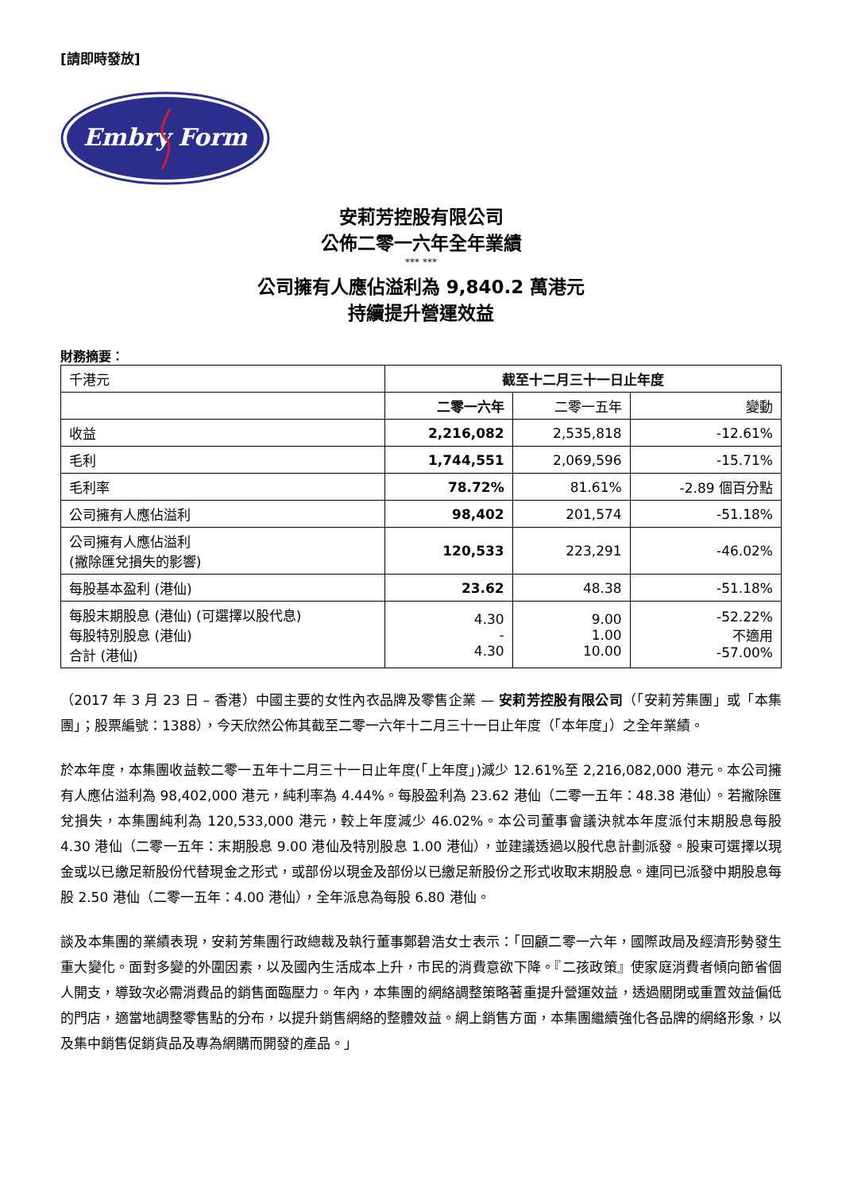[請即時發放]
Embry Form
安莉芳控股有限公司
公佈二零一六年全年業績
*** ***
公司擁有人應佔溢利為 9,840.2 萬港元
持續提升營運效益
財務摘要：
| 千港元 | 截至十二月三十一日止年度 | | |
| | 二零一六年 | 二零一五年 | 變動 |
| 收益 | 2,216,082 | 2,535,818 | -12.61% |
| 毛利 | 1,744,551 | 2,069,596 | -15.71% |
| 毛利率 | 78.72% | 81.61% | -2.89 個百分點 |
| 公司擁有人應佔溢利 | 98,402 | 201,574 | -51.18% |
| 公司擁有人應佔溢利 (撇除匯兌損失的影響) | 120,533 | 223,291 | -46.02% |
| 每股基本盈利 (港仙) | 23.62 | 48.38 | -51.18% |
| 每股末期股息 (港仙) (可選擇以股代息) 每股特別股息 (港仙) 合計 (港仙) | 4.30 - 4.30 | 9.00 1.00 10.00 | -52.22% 不適用 -57.00% |
（2017 年 3 月 23 日 – 香港）中國主要的女性內衣品牌及零售企業 — 安莉芳控股有限公司（「安莉芳集團」或「本集團」；股票編號：1388），今天欣然公佈其截至二零一六年十二月三十一日止年度（「本年度」）之全年業績。
於本年度，本集團收益較二零一五年十二月三十一日止年度(「上年度」)減少 12.61%至 2,216,082,000 港元。本公司擁有人應佔溢利為 98,402,000 港元，純利率為 4.44%。每股盈利為 23.62 港仙（二零一五年：48.38 港仙）。若撇除匯兌損失，本集團純利為 120,533,000 港元，較上年度減少 46.02%。本公司董事會議決就本年度派付末期股息每股 4.30 港仙（二零一五年：末期股息 9.00 港仙及特別股息 1.00 港仙），並建議透過以股代息計劃派發。股東可選擇以現金或以已繳足新股份代替現金之形式，或部份以現金及部份以已繳足新股份之形式收取末期股息。連同已派發中期股息每股 2.50 港仙（二零一五年：4.00 港仙），全年派息為每股 6.80 港仙。
談及本集團的業績表現，安莉芳集團行政總裁及執行董事鄭碧浩女士表示：「回顧二零一六年，國際政局及經濟形勢發生重大變化。面對多變的外圍因素，以及國內生活成本上升，市民的消費意欲下降。『二孩政策』使家庭消費者傾向節省個人開支，導致次必需消費品的銷售面臨壓力。年內，本集團的網絡調整策略著重提升營運效益，透過關閉或重置效益偏低的門店，適當地調整零售點的分布，以提升銷售網絡的整體效益。網上銷售方面，本集團繼續強化各品牌的網絡形象，以及集中銷售促銷貨品及專為網購而開發的產品。」